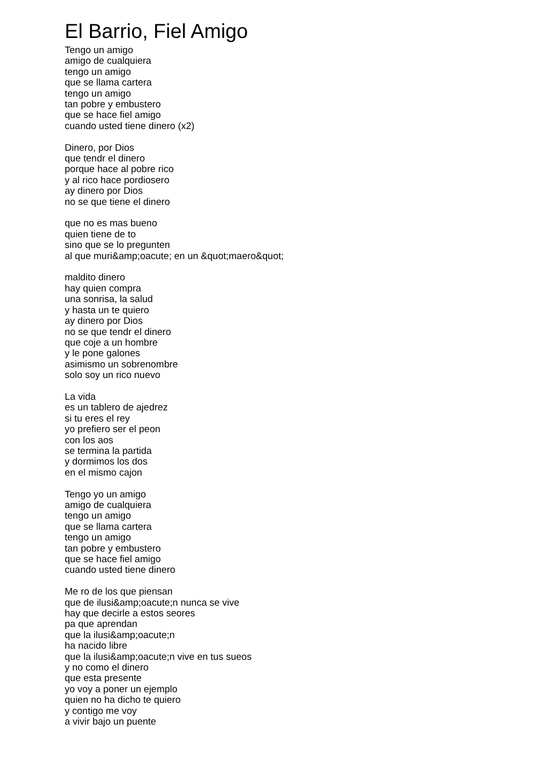El Barrio, Fiel Amigo
Tengo un amigo
amigo de cualquiera
tengo un amigo
que se llama cartera
tengo un amigo
tan pobre y embustero
que se hace fiel amigo
cuando usted tiene dinero (x2)
Dinero, por Dios
que tendr el dinero
porque hace al pobre rico
y al rico hace pordiosero
ay dinero por Dios
no se que tiene el dinero
que no es mas bueno
quien tiene de to
sino que se lo pregunten
al que muri&amp;oacute; en un &quot;maero&quot;
maldito dinero
hay quien compra
una sonrisa, la salud
y hasta un te quiero
ay dinero por Dios
no se que tendr el dinero
que coje a un hombre
y le pone galones
asimismo un sobrenombre
solo soy un rico nuevo
La vida
es un tablero de ajedrez
si tu eres el rey
yo prefiero ser el peon
con los aos
se termina la partida
y dormimos los dos
en el mismo cajon
Tengo yo un amigo
amigo de cualquiera
tengo un amigo
que se llama cartera
tengo un amigo
tan pobre y embustero
que se hace fiel amigo
cuando usted tiene dinero
Me ro de los que piensan
que de ilusi&amp;oacute;n nunca se vive
hay que decirle a estos seores
pa que aprendan
que la ilusi&amp;oacute;n
ha nacido libre
que la ilusi&amp;oacute;n vive en tus sueos
y no como el dinero
que esta presente
yo voy a poner un ejemplo
quien no ha dicho te quiero
y contigo me voy
a vivir bajo un puente